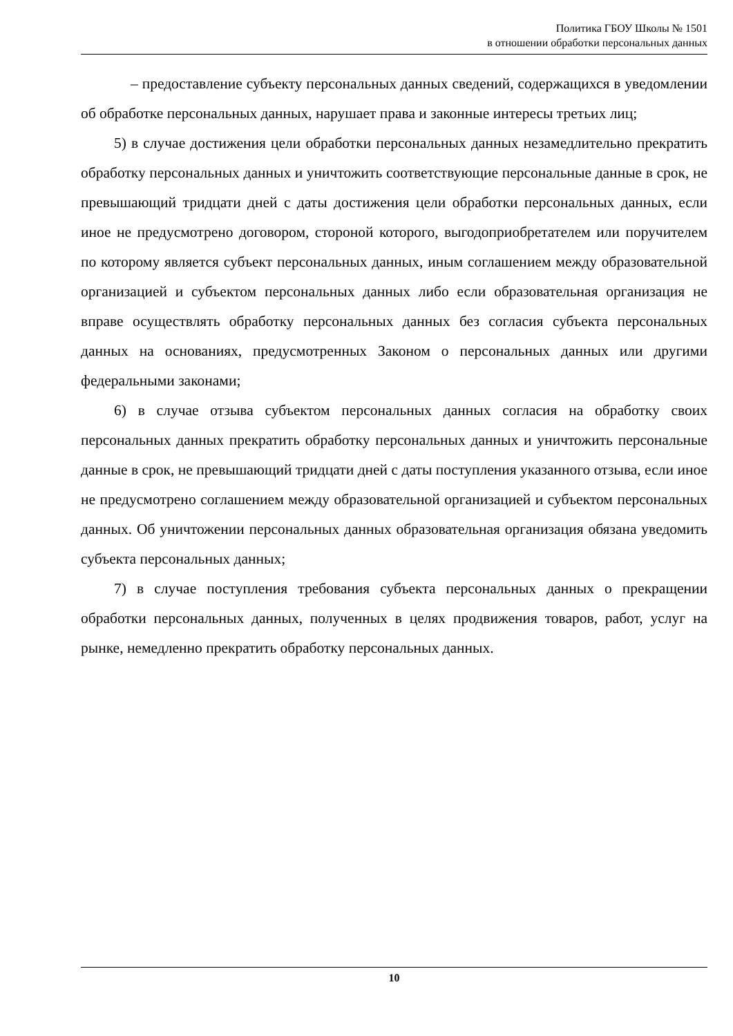Политика ГБОУ Школы № 1501
в отношении обработки персональных данных
– предоставление субъекту персональных данных сведений, содержащихся в уведомлении об обработке персональных данных, нарушает права и законные интересы третьих лиц;
5) в случае достижения цели обработки персональных данных незамедлительно прекратить обработку персональных данных и уничтожить соответствующие персональные данные в срок, не превышающий тридцати дней с даты достижения цели обработки персональных данных, если иное не предусмотрено договором, стороной которого, выгодоприобретателем или поручителем по которому является субъект персональных данных, иным соглашением между образовательной организацией и субъектом персональных данных либо если образовательная организация не вправе осуществлять обработку персональных данных без согласия субъекта персональных данных на основаниях, предусмотренных Законом о персональных данных или другими федеральными законами;
6) в случае отзыва субъектом персональных данных согласия на обработку своих персональных данных прекратить обработку персональных данных и уничтожить персональные данные в срок, не превышающий тридцати дней с даты поступления указанного отзыва, если иное не предусмотрено соглашением между образовательной организацией и субъектом персональных данных. Об уничтожении персональных данных образовательная организация обязана уведомить субъекта персональных данных;
7) в случае поступления требования субъекта персональных данных о прекращении обработки персональных данных, полученных в целях продвижения товаров, работ, услуг на рынке, немедленно прекратить обработку персональных данных.
10